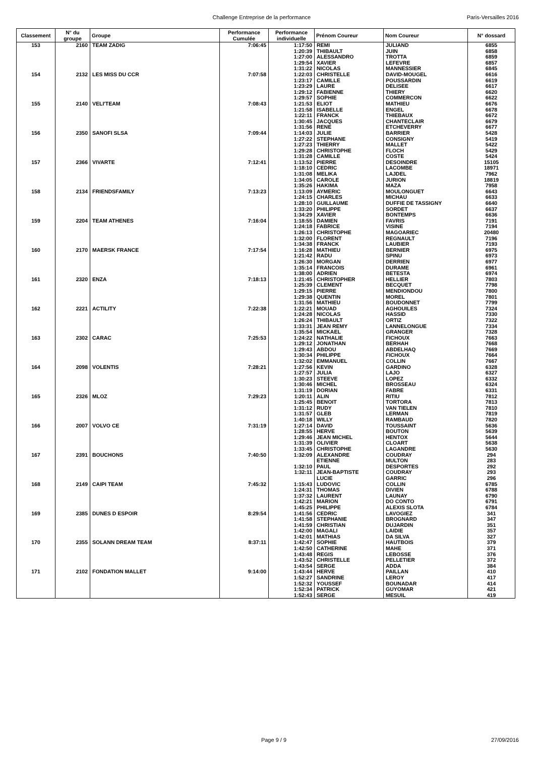Challenge Entreprise de la performance Paris-Versailles 2016
| Classement | N° du groupe | Groupe | Performance Cumulée | Performance individuelle | Prénom Coureur | Nom Coureur | N° dossard |
| --- | --- | --- | --- | --- | --- | --- | --- |
| 153 | 2160 | TEAM ZADIG | 7:06:45 | 1:17:50 | REMI | JULIAND | 6855 |
| | | | | 1:20:39 | THIBAULT | JUIN | 6858 |
| | | | | 1:27:00 | ALESSANDRO | TROTTA | 6859 |
| | | | | 1:29:54 | XAVIER | LEFEVRE | 6857 |
| | | | | 1:31:22 | NICOLAS | MANNESSIER | 6845 |
| 154 | 2132 | LES MISS DU CCR | 7:07:58 | 1:22:03 | CHRISTELLE | DAVID-MOUGEL | 6616 |
| | | | | 1:23:17 | CAMILLE | POUSSARDIN | 6619 |
| | | | | 1:23:29 | LAURE | DELISEE | 6617 |
| | | | | 1:29:12 | FABIENNE | THIERY | 6620 |
| | | | | 1:29:57 | SOPHIE | COMMERCON | 6622 |
| 155 | 2140 | VELI'TEAM | 7:08:43 | 1:21:53 | ELIOT | MATHIEU | 6676 |
| | | | | 1:21:58 | ISABELLE | ENGEL | 6678 |
| | | | | 1:22:11 | FRANCK | THIEBAUX | 6672 |
| | | | | 1:30:45 | JACQUES | CHANTECLAIR | 6679 |
| | | | | 1:31:56 | RENE | ETCHEVERRY | 6677 |
| 156 | 2350 | SANOFI SLSA | 7:09:44 | 1:14:03 | JULIE | BARRIER | 5428 |
| | | | | 1:27:22 | STEPHANE | CONSIGNY | 5419 |
| | | | | 1:27:23 | THIERRY | MALLET | 5422 |
| | | | | 1:29:28 | CHRISTOPHE | FLOCH | 5429 |
| | | | | 1:31:28 | CAMILLE | COSTE | 5424 |
| 157 | 2366 | VIVARTE | 7:12:41 | 1:13:52 | PIERRE | DESOINDRE | 15105 |
| | | | | 1:18:10 | CEDRIC | LACOMBE | 18971 |
| | | | | 1:31:08 | MELIKA | LAJDEL | 7962 |
| | | | | 1:34:05 | CAROLE | JURION | 18819 |
| | | | | 1:35:26 | HAKIMA | MAZA | 7958 |
| 158 | 2134 | FRIENDSFAMILY | 7:13:23 | 1:13:09 | AYMERIC | MOULONGUET | 6643 |
| | | | | 1:24:15 | CHARLES | MICHAU | 6633 |
| | | | | 1:28:10 | GUILLAUME | DUFFIE DE TASSIGNY | 6640 |
| | | | | 1:33:20 | PHILIPPE | SORDET | 6637 |
| | | | | 1:34:29 | XAVIER | BONTEMPS | 6636 |
| 159 | 2204 | TEAM ATHENES | 7:16:04 | 1:18:55 | DAMIEN | FAVRIS | 7191 |
| | | | | 1:24:18 | FABRICE | VISINE | 7194 |
| | | | | 1:26:13 | CHRISTOPHE | MAGOARIEC | 20480 |
| | | | | 1:32:00 | FLORENT | REGNAULT | 7196 |
| | | | | 1:34:38 | FRANCK | LAUBIER | 7193 |
| 160 | 2170 | MAERSK FRANCE | 7:17:54 | 1:16:28 | MATHIEU | BERNIER | 6975 |
| | | | | 1:21:42 | RADU | SPINU | 6973 |
| | | | | 1:26:30 | MORGAN | DERRIEN | 6977 |
| | | | | 1:35:14 | FRANCOIS | DURAME | 6961 |
| | | | | 1:38:00 | ADRIEN | BETESTA | 6974 |
| 161 | 2320 | ENZA | 7:18:13 | 1:21:45 | CHRISTOPHER | HELLIER | 7803 |
| | | | | 1:25:39 | CLEMENT | BECQUET | 7798 |
| | | | | 1:29:15 | PIERRE | MENDIONDOU | 7800 |
| | | | | 1:29:38 | QUENTIN | MOREL | 7801 |
| | | | | 1:31:56 | MATHIEU | BOUDONNET | 7799 |
| 162 | 2221 | ACTILITY | 7:22:38 | 1:22:21 | MOUAD | AGHOUILES | 7324 |
| | | | | 1:24:28 | NICOLAS | HASSID | 7330 |
| | | | | 1:26:24 | THIBAULT | ORTIZ | 7322 |
| | | | | 1:33:31 | JEAN REMY | LANNELONGUE | 7334 |
| | | | | 1:35:54 | MICKAEL | GRANGER | 7328 |
| 163 | 2302 | CARAC | 7:25:53 | 1:24:22 | NATHALIE | FICHOUX | 7663 |
| | | | | 1:29:12 | JONATHAN | BERHAH | 7668 |
| | | | | 1:29:43 | ABDOU | ABDELHAQ | 7669 |
| | | | | 1:30:34 | PHILIPPE | FICHOUX | 7664 |
| | | | | 1:32:02 | EMMANUEL | COLLIN | 7667 |
| 164 | 2098 | VOLENTIS | 7:28:21 | 1:27:56 | KEVIN | GARDINO | 6328 |
| | | | | 1:27:57 | JULIA | LAJO | 6327 |
| | | | | 1:30:23 | STEEVE | LOPEZ | 6332 |
| | | | | 1:30:46 | MICHEL | BROSSEAU | 6324 |
| | | | | 1:31:19 | DORIAN | FABRE | 6331 |
| 165 | 2326 | MLOZ | 7:29:23 | 1:20:11 | ALIN | RITIU | 7812 |
| | | | | 1:25:45 | BENOIT | TORTORA | 7813 |
| | | | | 1:31:12 | RUDY | VAN TIELEN | 7810 |
| | | | | 1:31:57 | GLEB | LERMAN | 7819 |
| | | | | 1:40:18 | WILLY | RAMBAUD | 7820 |
| 166 | 2007 | VOLVO CE | 7:31:19 | 1:27:14 | DAVID | TOUSSAINT | 5636 |
| | | | | 1:28:55 | HERVE | BOUTON | 5639 |
| | | | | 1:29:46 | JEAN MICHEL | HENTOX | 5644 |
| | | | | 1:31:39 | OLIVIER | CLOART | 5638 |
| | | | | 1:33:45 | CHRISTOPHE | LAGANDRE | 5630 |
| 167 | 2391 | BOUCHONS | 7:40:50 | 1:32:09 | ALEXANDRE | COUDRAY | 294 |
| | | | | | ETIENNE | MULTON | 283 |
| | | | | 1:32:10 | PAUL | DESPORTES | 292 |
| | | | | 1:32:11 | JEAN-BAPTISTE | COUDRAY | 293 |
| | | | | | LUCIE | GARRIC | 296 |
| 168 | 2149 | CAIPI TEAM | 7:45:32 | 1:15:43 | LUDOVIC | COLLIN | 6785 |
| | | | | 1:24:31 | THOMAS | DIVIEN | 6788 |
| | | | | 1:37:32 | LAURENT | LAUNAY | 6790 |
| | | | | 1:42:21 | MARION | DO CONTO | 6791 |
| | | | | 1:45:25 | PHILIPPE | ALEXIS SLOTA | 6784 |
| 169 | 2385 | DUNES D ESPOIR | 8:29:54 | 1:41:56 | CEDRIC | LAVOGIEZ | 341 |
| | | | | 1:41:58 | STEPHANIE | BROGNARD | 347 |
| | | | | 1:41:59 | CHRISTIAN | DUJARDIN | 351 |
| | | | | 1:42:00 | MAGALI | LAIDIE | 357 |
| | | | | 1:42:01 | MATHIAS | DA SILVA | 327 |
| 170 | 2355 | SOLANN DREAM TEAM | 8:37:11 | 1:42:47 | SOPHIE | HAUTBOIS | 379 |
| | | | | 1:42:50 | CATHERINE | MAHE | 371 |
| | | | | 1:43:48 | REGIS | LEBOSSE | 376 |
| | | | | 1:43:52 | CHRISTELLE | PELLETIER | 372 |
| | | | | 1:43:54 | SERGE | ADDA | 384 |
| 171 | 2102 | FONDATION MALLET | 9:14:00 | 1:43:44 | HERVE | PAILLAN | 410 |
| | | | | 1:52:27 | SANDRINE | LEROY | 417 |
| | | | | 1:52:32 | YOUSSEF | BOUNADAR | 414 |
| | | | | 1:52:34 | PATRICK | GUYOMAR | 421 |
| | | | | 1:52:43 | SERGE | MESUIL | 419 |
Page 9 / 9 27/09/2016